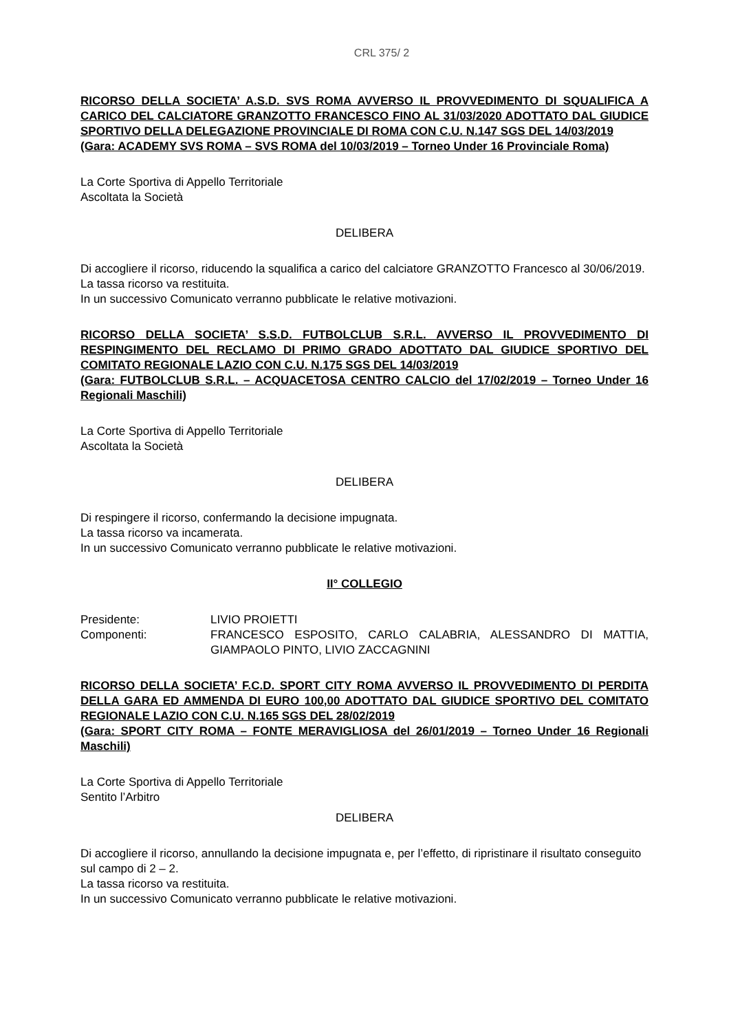CRL 375/ 2
RICORSO DELLA SOCIETA’ A.S.D. SVS ROMA AVVERSO IL PROVVEDIMENTO DI SQUALIFICA A CARICO DEL CALCIATORE GRANZOTTO FRANCESCO FINO AL 31/03/2020 ADOTTATO DAL GIUDICE SPORTIVO DELLA DELEGAZIONE PROVINCIALE DI ROMA CON C.U. N.147 SGS DEL 14/03/2019
(Gara: ACADEMY SVS ROMA – SVS ROMA del 10/03/2019 – Torneo Under 16 Provinciale Roma)
La Corte Sportiva di Appello Territoriale
Ascoltata la Società
DELIBERA
Di accogliere il ricorso, riducendo la squalifica a carico del calciatore GRANZOTTO Francesco al 30/06/2019.
La tassa ricorso va restituita.
In un successivo Comunicato verranno pubblicate le relative motivazioni.
RICORSO DELLA SOCIETA’ S.S.D. FUTBOLCLUB S.R.L. AVVERSO IL PROVVEDIMENTO DI RESPINGIMENTO DEL RECLAMO DI PRIMO GRADO ADOTTATO DAL GIUDICE SPORTIVO DEL COMITATO REGIONALE LAZIO CON C.U. N.175 SGS DEL 14/03/2019
(Gara: FUTBOLCLUB S.R.L. – ACQUACETOSA CENTRO CALCIO del 17/02/2019 – Torneo Under 16 Regionali Maschili)
La Corte Sportiva di Appello Territoriale
Ascoltata la Società
DELIBERA
Di respingere il ricorso, confermando la decisione impugnata.
La tassa ricorso va incamerata.
In un successivo Comunicato verranno pubblicate le relative motivazioni.
II° COLLEGIO
| Presidente: | LIVIO PROIETTI |
| Componenti: | FRANCESCO ESPOSITO, CARLO CALABRIA, ALESSANDRO DI MATTIA, GIAMPAOLO PINTO, LIVIO ZACCAGNINI |
RICORSO DELLA SOCIETA’ F.C.D. SPORT CITY ROMA AVVERSO IL PROVVEDIMENTO DI PERDITA DELLA GARA ED AMMENDA DI EURO 100,00 ADOTTATO DAL GIUDICE SPORTIVO DEL COMITATO REGIONALE LAZIO CON C.U. N.165 SGS DEL 28/02/2019
(Gara: SPORT CITY ROMA – FONTE MERAVIGLIOSA del 26/01/2019 – Torneo Under 16 Regionali Maschili)
La Corte Sportiva di Appello Territoriale
Sentito l’Arbitro
DELIBERA
Di accogliere il ricorso, annullando la decisione impugnata e, per l’effetto, di ripristinare il risultato conseguito sul campo di 2 – 2.
La tassa ricorso va restituita.
In un successivo Comunicato verranno pubblicate le relative motivazioni.